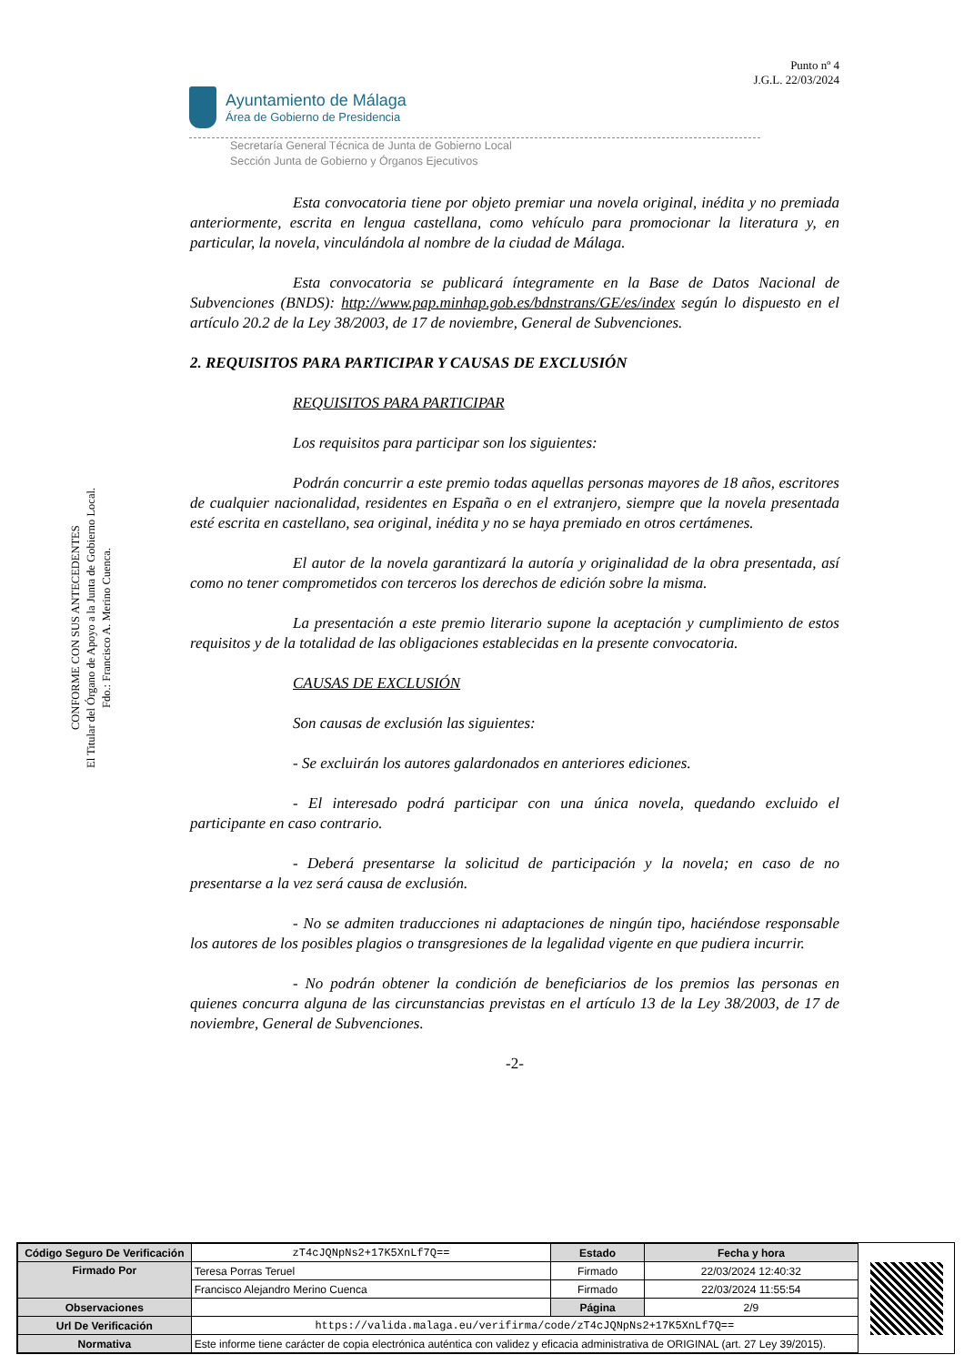Punto nº 4
J.G.L. 22/03/2024
Ayuntamiento de Málaga
Área de Gobierno de Presidencia
Secretaría General Técnica de Junta de Gobierno Local
Sección Junta de Gobierno y Órganos Ejecutivos
CONFORME CON SUS ANTECEDENTES
El Titular del Órgano de Apoyo a la Junta de Gobierno Local.
Fdo.: Francisco A. Merino Cuenca.
Esta convocatoria tiene por objeto premiar una novela original, inédita y no premiada anteriormente, escrita en lengua castellana, como vehículo para promocionar la literatura y, en particular, la novela, vinculándola al nombre de la ciudad de Málaga.
Esta convocatoria se publicará íntegramente en la Base de Datos Nacional de Subvenciones (BNDS): http://www.pap.minhap.gob.es/bdnstrans/GE/es/index según lo dispuesto en el artículo 20.2 de la Ley 38/2003, de 17 de noviembre, General de Subvenciones.
2. REQUISITOS PARA PARTICIPAR Y CAUSAS DE EXCLUSIÓN
REQUISITOS PARA PARTICIPAR
Los requisitos para participar son los siguientes:
Podrán concurrir a este premio todas aquellas personas mayores de 18 años, escritores de cualquier nacionalidad, residentes en España o en el extranjero, siempre que la novela presentada esté escrita en castellano, sea original, inédita y no se haya premiado en otros certámenes.
El autor de la novela garantizará la autoría y originalidad de la obra presentada, así como no tener comprometidos con terceros los derechos de edición sobre la misma.
La presentación a este premio literario supone la aceptación y cumplimiento de estos requisitos y de la totalidad de las obligaciones establecidas en la presente convocatoria.
CAUSAS DE EXCLUSIÓN
Son causas de exclusión las siguientes:
- Se excluirán los autores galardonados en anteriores ediciones.
- El interesado podrá participar con una única novela, quedando excluido el participante en caso contrario.
- Deberá presentarse la solicitud de participación y la novela; en caso de no presentarse a la vez será causa de exclusión.
- No se admiten traducciones ni adaptaciones de ningún tipo, haciéndose responsable los autores de los posibles plagios o transgresiones de la legalidad vigente en que pudiera incurrir.
- No podrán obtener la condición de beneficiarios de los premios las personas en quienes concurra alguna de las circunstancias previstas en el artículo 13 de la Ley 38/2003, de 17 de noviembre, General de Subvenciones.
-2-
| Código Seguro De Verificación | zT4cJQNpNs2+17K5XnLf7Q== | Estado | Fecha y hora |
| Firmado Por | Teresa Porras Teruel | Firmado | 22/03/2024 12:40:32 |
| | Francisco Alejandro Merino Cuenca | Firmado | 22/03/2024 11:55:54 |
| Observaciones | | Página | 2/9 |
| Url De Verificación | https://valida.malaga.eu/verifirma/code/zT4cJQNpNs2+17K5XnLf7Q== | | |
| Normativa | Este informe tiene carácter de copia electrónica auténtica con validez y eficacia administrativa de ORIGINAL (art. 27 Ley 39/2015). | | |